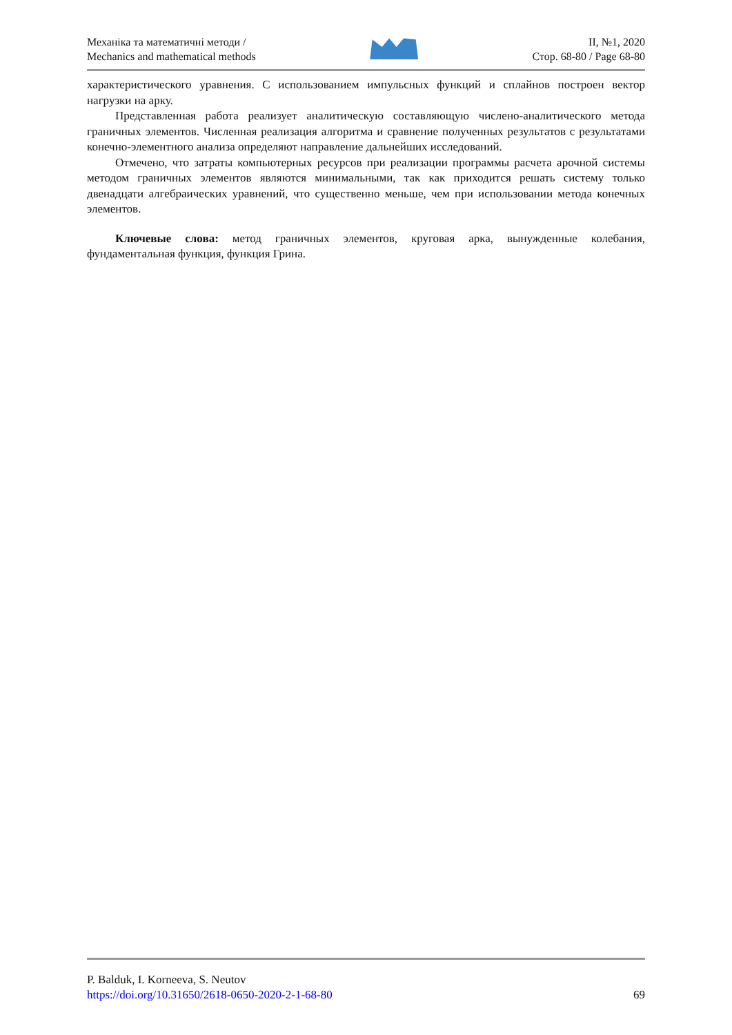Механіка та математичні методи /
Mechanics and mathematical methods
II, №1, 2020
Стор. 68-80 / Page 68-80
характеристического уравнения. С использованием импульсных функций и сплайнов построен вектор нагрузки на арку.
Представленная работа реализует аналитическую составляющую числено-аналитического метода граничных элементов. Численная реализация алгоритма и сравнение полученных результатов с результатами конечно-элементного анализа определяют направление дальнейших исследований.
Отмечено, что затраты компьютерных ресурсов при реализации программы расчета арочной системы методом граничных элементов являются минимальными, так как приходится решать систему только двенадцати алгебраических уравнений, что существенно меньше, чем при использовании метода конечных элементов.
Ключевые слова: метод граничных элементов, круговая арка, вынужденные колебания, фундаментальная функция, функция Грина.
P. Balduk, I. Korneeva, S. Neutov
https://doi.org/10.31650/2618-0650-2020-2-1-68-80 69